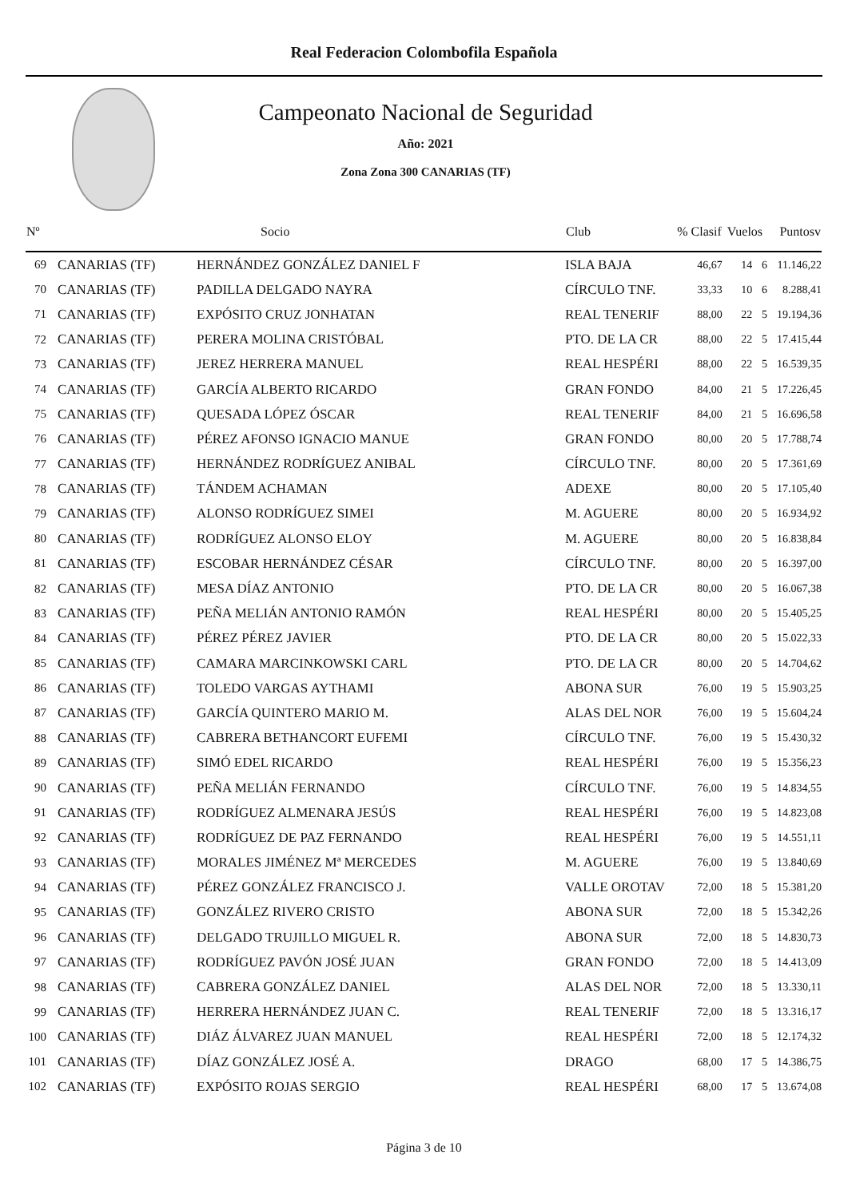Real Federacion Colombofila Española
Campeonato Nacional de Seguridad
Año: 2021
Zona Zona 300 CANARIAS (TF)
| Nº | | Socio | Club | % Clasif | Vuelos | | Puntosv |
| --- | --- | --- | --- | --- | --- | --- | --- |
| 69 | CANARIAS (TF) | HERNÁNDEZ GONZÁLEZ DANIEL F | ISLA BAJA | 46,67 | 14 | 6 | 11.146,22 |
| 70 | CANARIAS (TF) | PADILLA DELGADO NAYRA | CÍRCULO TNF. | 33,33 | 10 | 6 | 8.288,41 |
| 71 | CANARIAS (TF) | EXPÓSITO CRUZ JONHATAN | REAL TENERIF | 88,00 | 22 | 5 | 19.194,36 |
| 72 | CANARIAS (TF) | PERERA MOLINA CRISTÓBAL | PTO. DE LA CR | 88,00 | 22 | 5 | 17.415,44 |
| 73 | CANARIAS (TF) | JEREZ HERRERA MANUEL | REAL HESPÉRI | 88,00 | 22 | 5 | 16.539,35 |
| 74 | CANARIAS (TF) | GARCÍA ALBERTO RICARDO | GRAN FONDO | 84,00 | 21 | 5 | 17.226,45 |
| 75 | CANARIAS (TF) | QUESADA LÓPEZ ÓSCAR | REAL TENERIF | 84,00 | 21 | 5 | 16.696,58 |
| 76 | CANARIAS (TF) | PÉREZ AFONSO IGNACIO MANUE | GRAN FONDO | 80,00 | 20 | 5 | 17.788,74 |
| 77 | CANARIAS (TF) | HERNÁNDEZ RODRÍGUEZ ANIBAL | CÍRCULO TNF. | 80,00 | 20 | 5 | 17.361,69 |
| 78 | CANARIAS (TF) | TÁNDEM ACHAMAN | ADEXE | 80,00 | 20 | 5 | 17.105,40 |
| 79 | CANARIAS (TF) | ALONSO RODRÍGUEZ SIMEI | M. AGUERE | 80,00 | 20 | 5 | 16.934,92 |
| 80 | CANARIAS (TF) | RODRÍGUEZ ALONSO ELOY | M. AGUERE | 80,00 | 20 | 5 | 16.838,84 |
| 81 | CANARIAS (TF) | ESCOBAR HERNÁNDEZ CÉSAR | CÍRCULO TNF. | 80,00 | 20 | 5 | 16.397,00 |
| 82 | CANARIAS (TF) | MESA DÍAZ ANTONIO | PTO. DE LA CR | 80,00 | 20 | 5 | 16.067,38 |
| 83 | CANARIAS (TF) | PEÑA MELIÁN ANTONIO RAMÓN | REAL HESPÉRI | 80,00 | 20 | 5 | 15.405,25 |
| 84 | CANARIAS (TF) | PÉREZ PÉREZ JAVIER | PTO. DE LA CR | 80,00 | 20 | 5 | 15.022,33 |
| 85 | CANARIAS (TF) | CAMARA MARCINKOWSKI CARL | PTO. DE LA CR | 80,00 | 20 | 5 | 14.704,62 |
| 86 | CANARIAS (TF) | TOLEDO VARGAS AYTHAMI | ABONA SUR | 76,00 | 19 | 5 | 15.903,25 |
| 87 | CANARIAS (TF) | GARCÍA QUINTERO MARIO M. | ALAS DEL NOR | 76,00 | 19 | 5 | 15.604,24 |
| 88 | CANARIAS (TF) | CABRERA BETHANCORT EUFEMI | CÍRCULO TNF. | 76,00 | 19 | 5 | 15.430,32 |
| 89 | CANARIAS (TF) | SIMÓ EDEL RICARDO | REAL HESPÉRI | 76,00 | 19 | 5 | 15.356,23 |
| 90 | CANARIAS (TF) | PEÑA MELIÁN FERNANDO | CÍRCULO TNF. | 76,00 | 19 | 5 | 14.834,55 |
| 91 | CANARIAS (TF) | RODRÍGUEZ ALMENARA JESÚS | REAL HESPÉRI | 76,00 | 19 | 5 | 14.823,08 |
| 92 | CANARIAS (TF) | RODRÍGUEZ DE PAZ FERNANDO | REAL HESPÉRI | 76,00 | 19 | 5 | 14.551,11 |
| 93 | CANARIAS (TF) | MORALES JIMÉNEZ Mª MERCEDES | M. AGUERE | 76,00 | 19 | 5 | 13.840,69 |
| 94 | CANARIAS (TF) | PÉREZ GONZÁLEZ FRANCISCO J. | VALLE OROTAV | 72,00 | 18 | 5 | 15.381,20 |
| 95 | CANARIAS (TF) | GONZÁLEZ RIVERO CRISTO | ABONA SUR | 72,00 | 18 | 5 | 15.342,26 |
| 96 | CANARIAS (TF) | DELGADO TRUJILLO MIGUEL R. | ABONA SUR | 72,00 | 18 | 5 | 14.830,73 |
| 97 | CANARIAS (TF) | RODRÍGUEZ PAVÓN JOSÉ JUAN | GRAN FONDO | 72,00 | 18 | 5 | 14.413,09 |
| 98 | CANARIAS (TF) | CABRERA GONZÁLEZ DANIEL | ALAS DEL NOR | 72,00 | 18 | 5 | 13.330,11 |
| 99 | CANARIAS (TF) | HERRERA HERNÁNDEZ JUAN C. | REAL TENERIF | 72,00 | 18 | 5 | 13.316,17 |
| 100 | CANARIAS (TF) | DIÁZ ÁLVAREZ JUAN MANUEL | REAL HESPÉRI | 72,00 | 18 | 5 | 12.174,32 |
| 101 | CANARIAS (TF) | DÍAZ GONZÁLEZ JOSÉ A. | DRAGO | 68,00 | 17 | 5 | 14.386,75 |
| 102 | CANARIAS (TF) | EXPÓSITO ROJAS SERGIO | REAL HESPÉRI | 68,00 | 17 | 5 | 13.674,08 |
Página 3 de 10